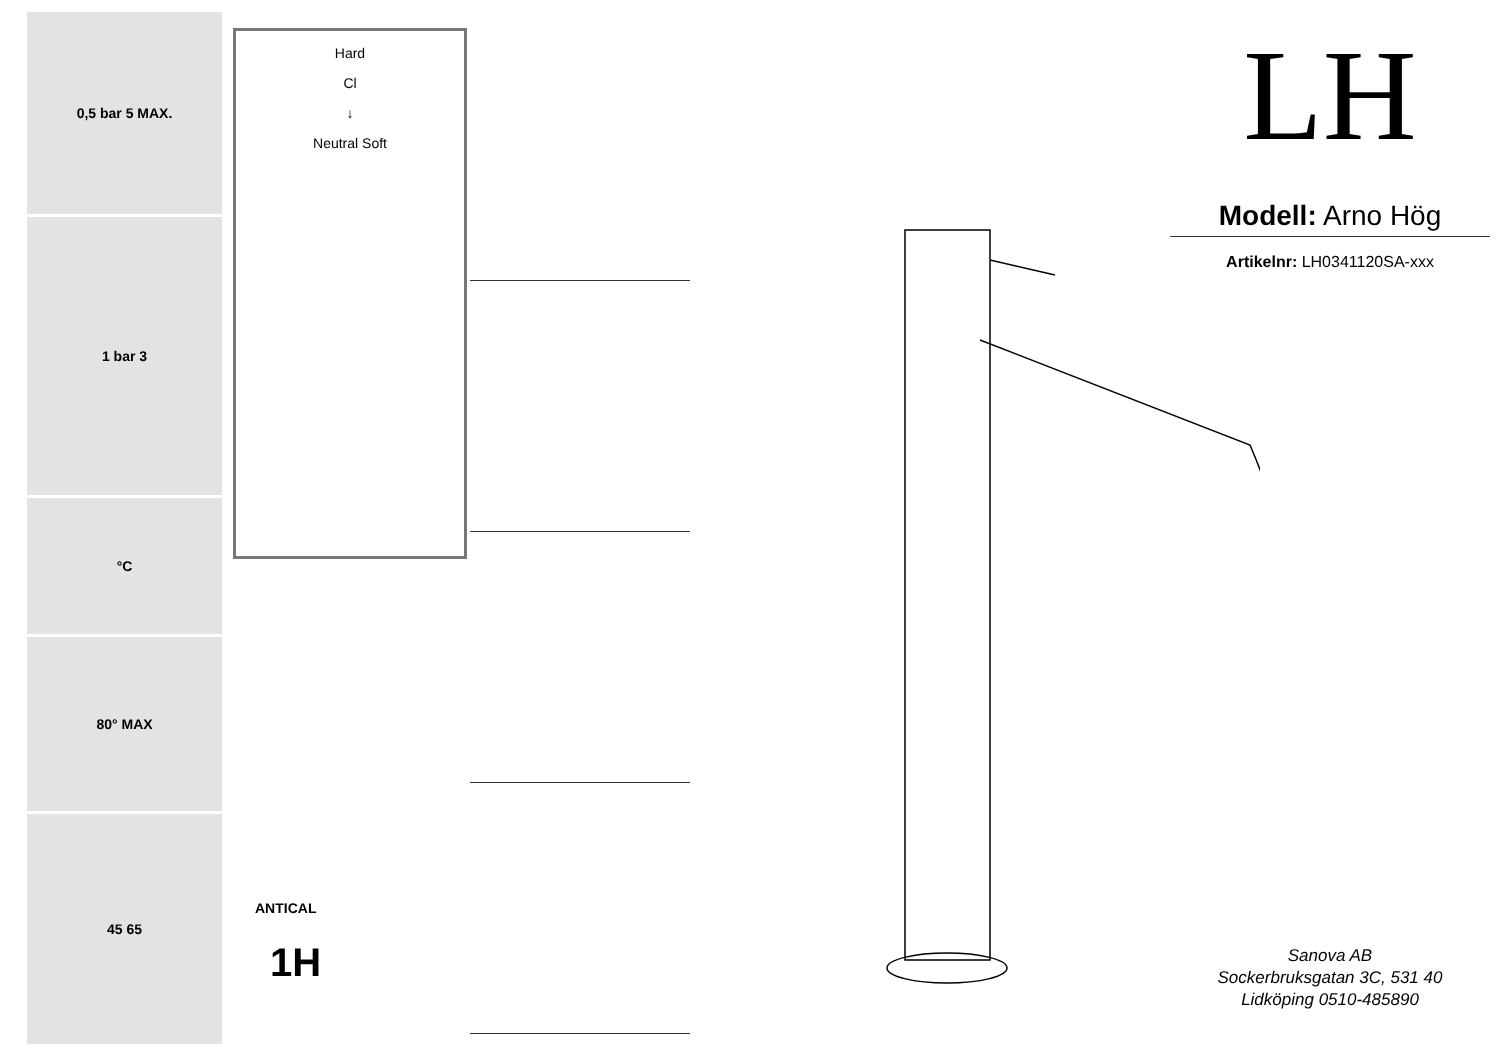0,5 bar 5 MAX.
1 bar 3
°C
80° MAX
45 65
Hard
Cl
↓
Neutral Soft
ANTICAL
1H
LH
Modell: Arno Hög
Artikelnr: LH0341120SA-xxx
Sanova AB
Sockerbruksgatan 3C, 531 40
Lidköping 0510-485890